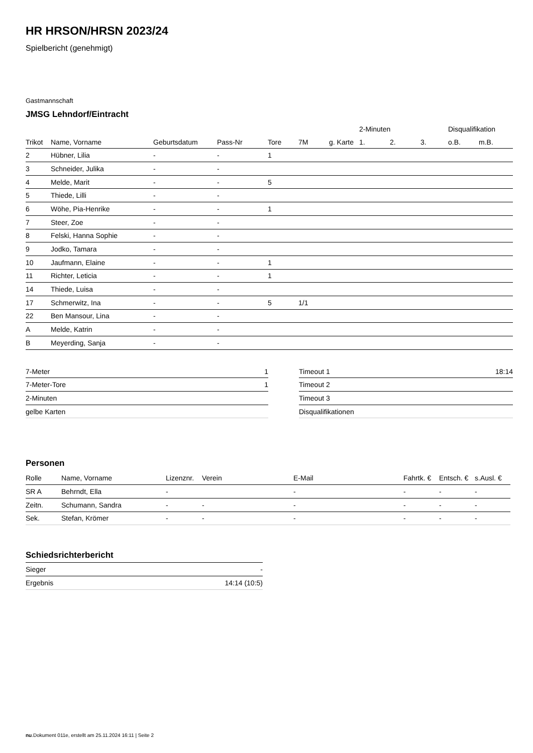HR HRSON/HRSN 2023/24
Spielbericht (genehmigt)
Gastmannschaft
JMSG Lehndorf/Eintracht
| | | | | | | | 2-Minuten | | | Disqualifikation | |
| --- | --- | --- | --- | --- | --- | --- | --- | --- | --- | --- | --- |
| Trikot | Name, Vorname | Geburtsdatum | Pass-Nr | Tore | 7M | g. Karte | 1. | 2. | 3. | o.B. | m.B. |
| 2 | Hübner, Lilia | - | - | 1 | | | | | | | |
| 3 | Schneider, Julika | - | - | | | | | | | | |
| 4 | Melde, Marit | - | - | 5 | | | | | | | |
| 5 | Thiede, Lilli | - | - | | | | | | | | |
| 6 | Wöhe, Pia-Henrike | - | - | 1 | | | | | | | |
| 7 | Steer, Zoe | - | - | | | | | | | | |
| 8 | Felski, Hanna Sophie | - | - | | | | | | | | |
| 9 | Jodko, Tamara | - | - | | | | | | | | |
| 10 | Jaufmann, Elaine | - | - | 1 | | | | | | | |
| 11 | Richter, Leticia | - | - | 1 | | | | | | | |
| 14 | Thiede, Luisa | - | - | | | | | | | | |
| 17 | Schmerwitz, Ina | - | - | 5 | 1/1 | | | | | | |
| 22 | Ben Mansour, Lina | - | - | | | | | | | | |
| A | Melde, Katrin | - | - | | | | | | | | |
| B | Meyerding, Sanja | - | - | | | | | | | | |
| 7-Meter | 1 |
| 7-Meter-Tore | 1 |
| 2-Minuten | |
| gelbe Karten | |
| Timeout 1 | 18:14 |
| Timeout 2 | |
| Timeout 3 | |
| Disqualifikationen | |
Personen
| Rolle | Name, Vorname | Lizenznr. | Verein | E-Mail | Fahrtk. € | Entsch. € | s.Ausl. € |
| --- | --- | --- | --- | --- | --- | --- | --- |
| SR A | Behrndt, Ella | - | | - | - | - | - |
| Zeitn. | Schumann, Sandra | - | - | - | - | - | - |
| Sek. | Stefan, Krömer | - | - | - | - | - | - |
Schiedsrichterbericht
| Sieger | - |
| Ergebnis | 14:14 (10:5) |
nu.Dokument 011e, erstellt am 25.11.2024 16:11 | Seite 2